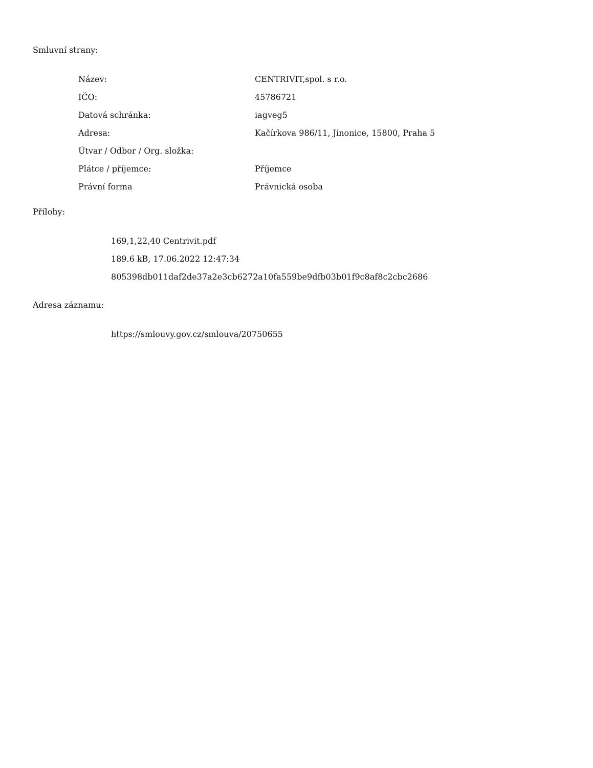Smluvní strany:
| Název: | CENTRIVIT,spol. s r.o. |
| IČO: | 45786721 |
| Datová schránka: | iagveg5 |
| Adresa: | Kačírkova 986/11, Jinonice, 15800, Praha 5 |
| Útvar / Odbor / Org. složka: | |
| Plátce / příjemce: | Příjemce |
| Právní forma | Právnická osoba |
Přílohy:
169,1,22,40 Centrivit.pdf
189.6 kB, 17.06.2022 12:47:34
805398db011daf2de37a2e3cb6272a10fa559be9dfb03b01f9c8af8c2cbc2686
Adresa záznamu:
https://smlouvy.gov.cz/smlouva/20750655